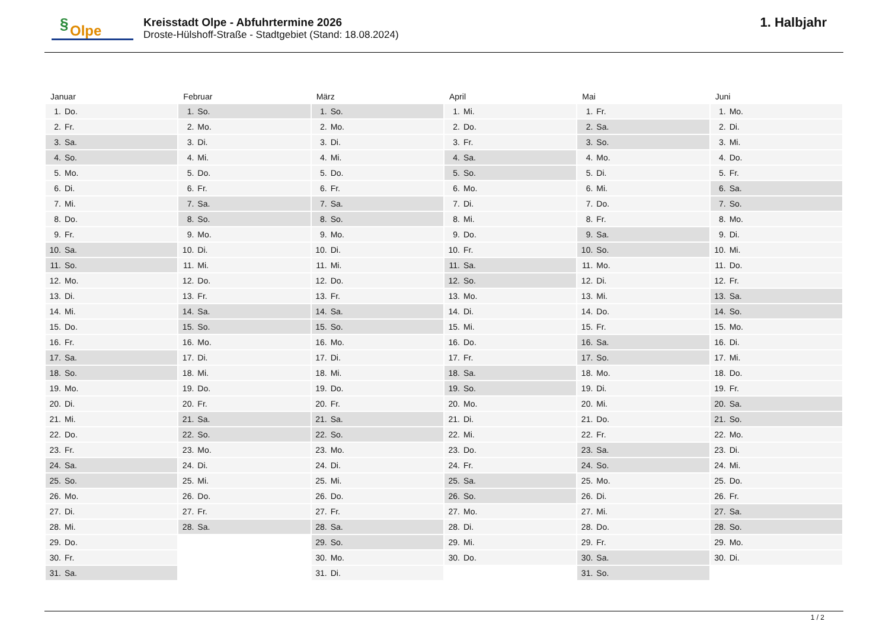§ Olpe
Kreisstadt Olpe - Abfuhrtermine 2026
Droste-Hülshoff-Straße - Stadtgebiet (Stand: 18.08.2024)
1. Halbjahr
| Januar | Februar | März | April | Mai | Juni |
| --- | --- | --- | --- | --- | --- |
| 1. Do. | 1. So. | 1. So. | 1. Mi. | 1. Fr. | 1. Mo. |
| 2. Fr. | 2. Mo. | 2. Mo. | 2. Do. | 2. Sa. | 2. Di. |
| 3. Sa. | 3. Di. | 3. Di. | 3. Fr. | 3. So. | 3. Mi. |
| 4. So. | 4. Mi. | 4. Mi. | 4. Sa. | 4. Mo. | 4. Do. |
| 5. Mo. | 5. Do. | 5. Do. | 5. So. | 5. Di. | 5. Fr. |
| 6. Di. | 6. Fr. | 6. Fr. | 6. Mo. | 6. Mi. | 6. Sa. |
| 7. Mi. | 7. Sa. | 7. Sa. | 7. Di. | 7. Do. | 7. So. |
| 8. Do. | 8. So. | 8. So. | 8. Mi. | 8. Fr. | 8. Mo. |
| 9. Fr. | 9. Mo. | 9. Mo. | 9. Do. | 9. Sa. | 9. Di. |
| 10. Sa. | 10. Di. | 10. Di. | 10. Fr. | 10. So. | 10. Mi. |
| 11. So. | 11. Mi. | 11. Mi. | 11. Sa. | 11. Mo. | 11. Do. |
| 12. Mo. | 12. Do. | 12. Do. | 12. So. | 12. Di. | 12. Fr. |
| 13. Di. | 13. Fr. | 13. Fr. | 13. Mo. | 13. Mi. | 13. Sa. |
| 14. Mi. | 14. Sa. | 14. Sa. | 14. Di. | 14. Do. | 14. So. |
| 15. Do. | 15. So. | 15. So. | 15. Mi. | 15. Fr. | 15. Mo. |
| 16. Fr. | 16. Mo. | 16. Mo. | 16. Do. | 16. Sa. | 16. Di. |
| 17. Sa. | 17. Di. | 17. Di. | 17. Fr. | 17. So. | 17. Mi. |
| 18. So. | 18. Mi. | 18. Mi. | 18. Sa. | 18. Mo. | 18. Do. |
| 19. Mo. | 19. Do. | 19. Do. | 19. So. | 19. Di. | 19. Fr. |
| 20. Di. | 20. Fr. | 20. Fr. | 20. Mo. | 20. Mi. | 20. Sa. |
| 21. Mi. | 21. Sa. | 21. Sa. | 21. Di. | 21. Do. | 21. So. |
| 22. Do. | 22. So. | 22. So. | 22. Mi. | 22. Fr. | 22. Mo. |
| 23. Fr. | 23. Mo. | 23. Mo. | 23. Do. | 23. Sa. | 23. Di. |
| 24. Sa. | 24. Di. | 24. Di. | 24. Fr. | 24. So. | 24. Mi. |
| 25. So. | 25. Mi. | 25. Mi. | 25. Sa. | 25. Mo. | 25. Do. |
| 26. Mo. | 26. Do. | 26. Do. | 26. So. | 26. Di. | 26. Fr. |
| 27. Di. | 27. Fr. | 27. Fr. | 27. Mo. | 27. Mi. | 27. Sa. |
| 28. Mi. | 28. Sa. | 28. Sa. | 28. Di. | 28. Do. | 28. So. |
| 29. Do. | | 29. So. | 29. Mi. | 29. Fr. | 29. Mo. |
| 30. Fr. | | 30. Mo. | 30. Do. | 30. Sa. | 30. Di. |
| 31. Sa. | | 31. Di. | | 31. So. | |
1 / 2